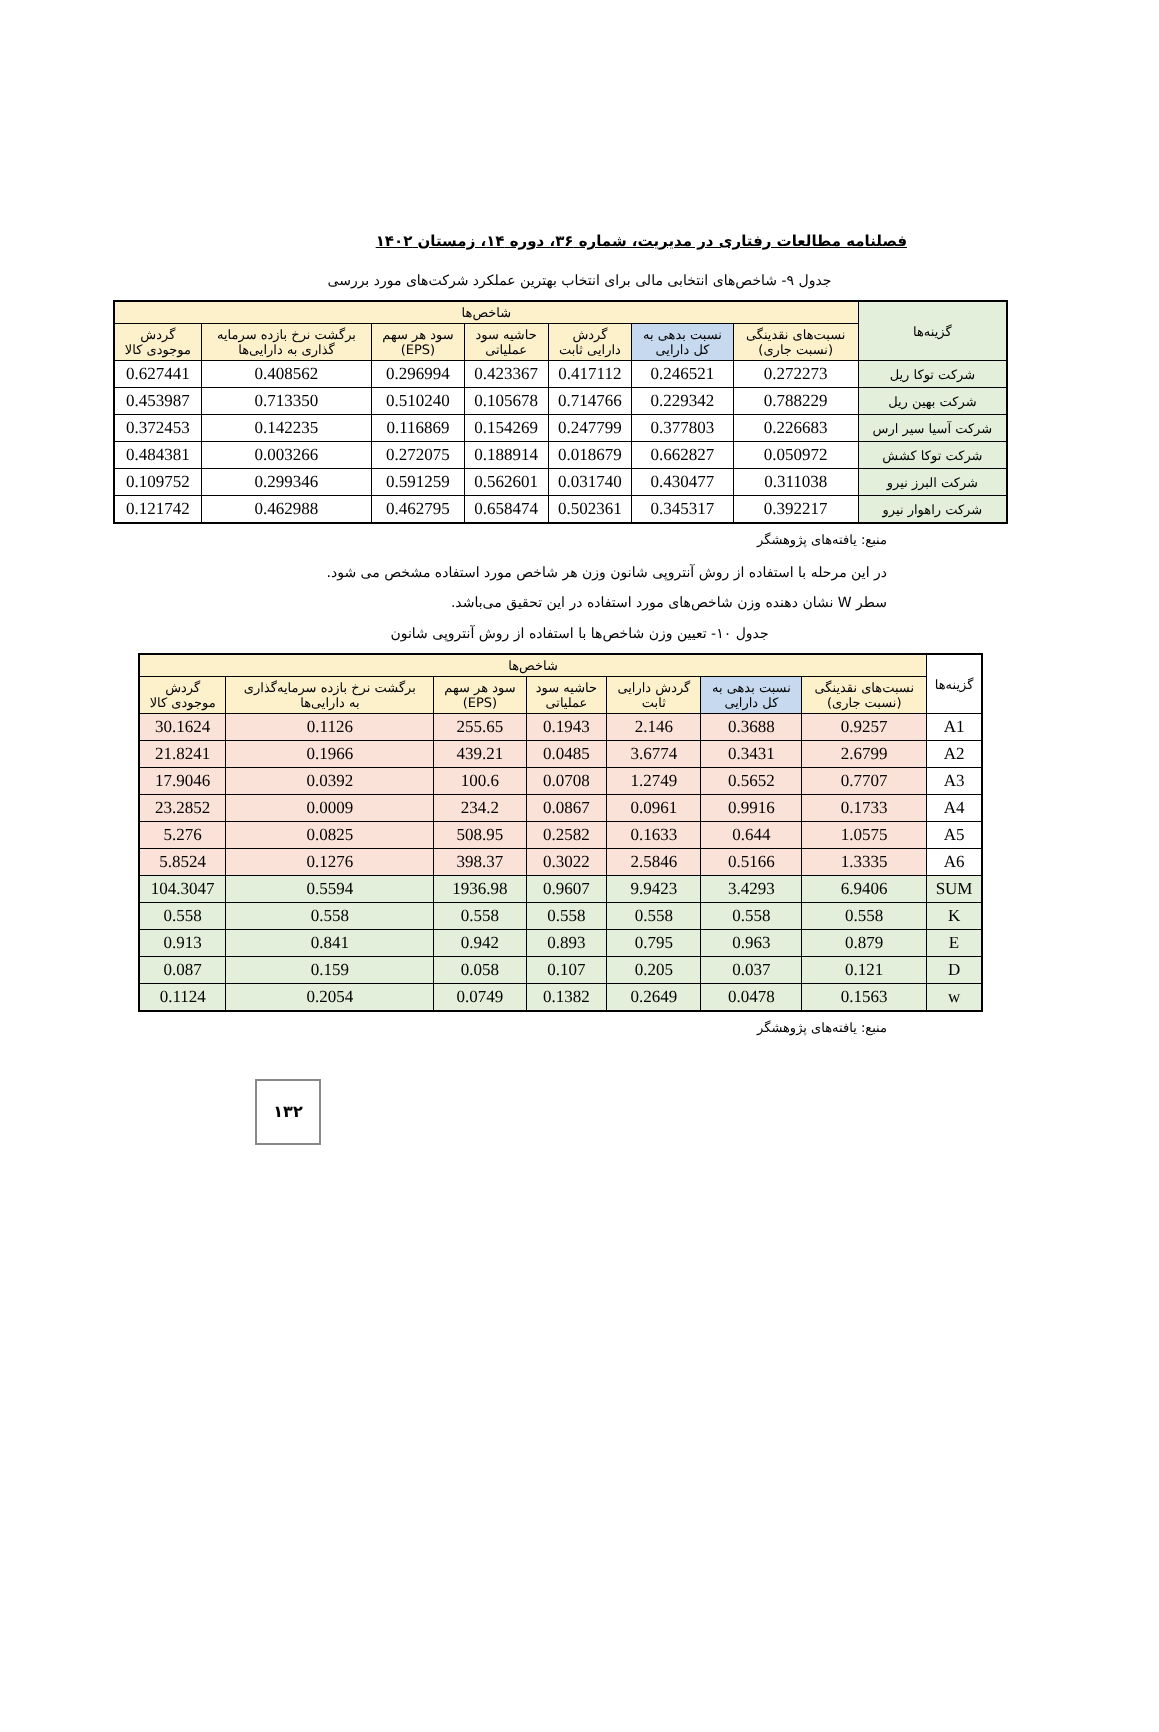فصلنامه مطالعات رفتاری در مدیریت، شماره ۳۶، دوره ۱۴، زمستان ۱۴۰۲
جدول ۹- شاخص‌های انتخابی مالی برای انتخاب بهترین عملکرد شرکت‌های مورد بررسی
| گزینه‌ها | شاخص‌ها | | | | | | |
| --- | --- | --- | --- | --- | --- | --- | --- |
| | نسبت‌های نقدینگی (نسبت جاری) | نسبت بدهی به کل دارایی | گردش دارایی ثابت | حاشیه سود عملیاتی | سود هر سهم (EPS) | برگشت نرخ بازده سرمایه گذاری به دارایی‌ها | گردش موجودی کالا |
| شرکت توکا ریل | 0.272273 | 0.246521 | 0.417112 | 0.423367 | 0.296994 | 0.408562 | 0.627441 |
| شرکت بهین ریل | 0.788229 | 0.229342 | 0.714766 | 0.105678 | 0.510240 | 0.713350 | 0.453987 |
| شرکت آسیا سیر ارس | 0.226683 | 0.377803 | 0.247799 | 0.154269 | 0.116869 | 0.142235 | 0.372453 |
| شرکت توکا کشش | 0.050972 | 0.662827 | 0.018679 | 0.188914 | 0.272075 | 0.003266 | 0.484381 |
| شرکت البرز نیرو | 0.311038 | 0.430477 | 0.031740 | 0.562601 | 0.591259 | 0.299346 | 0.109752 |
| شرکت راهوار نیرو | 0.392217 | 0.345317 | 0.502361 | 0.658474 | 0.462795 | 0.462988 | 0.121742 |
منبع: یافته‌های پژوهشگر
در این مرحله با استفاده از روش آنتروپی شانون وزن هر شاخص مورد استفاده مشخص می شود.
سطر W نشان دهنده وزن شاخص‌های مورد استفاده در این تحقیق می‌باشد.
جدول ۱۰- تعیین وزن شاخص‌ها با استفاده از روش آنتروپی شانون
| گزینه‌ها | شاخص‌ها | | | | | | |
| --- | --- | --- | --- | --- | --- | --- | --- |
| | نسبت‌های نقدینگی (نسبت جاری) | نسبت بدهی به کل دارایی | گردش دارایی ثابت | حاشیه سود عملیاتی | سود هر سهم (EPS) | برگشت نرخ بازده سرمایه‌گذاری به دارایی‌ها | گردش موجودی کالا |
| A1 | 0.9257 | 0.3688 | 2.146 | 0.1943 | 255.65 | 0.1126 | 30.1624 |
| A2 | 2.6799 | 0.3431 | 3.6774 | 0.0485 | 439.21 | 0.1966 | 21.8241 |
| A3 | 0.7707 | 0.5652 | 1.2749 | 0.0708 | 100.6 | 0.0392 | 17.9046 |
| A4 | 0.1733 | 0.9916 | 0.0961 | 0.0867 | 234.2 | 0.0009 | 23.2852 |
| A5 | 1.0575 | 0.644 | 0.1633 | 0.2582 | 508.95 | 0.0825 | 5.276 |
| A6 | 1.3335 | 0.5166 | 2.5846 | 0.3022 | 398.37 | 0.1276 | 5.8524 |
| SUM | 6.9406 | 3.4293 | 9.9423 | 0.9607 | 1936.98 | 0.5594 | 104.3047 |
| K | 0.558 | 0.558 | 0.558 | 0.558 | 0.558 | 0.558 | 0.558 |
| E | 0.879 | 0.963 | 0.795 | 0.893 | 0.942 | 0.841 | 0.913 |
| D | 0.121 | 0.037 | 0.205 | 0.107 | 0.058 | 0.159 | 0.087 |
| w | 0.1563 | 0.0478 | 0.2649 | 0.1382 | 0.0749 | 0.2054 | 0.1124 |
منبع: یافته‌های پژوهشگر
۱۳۲